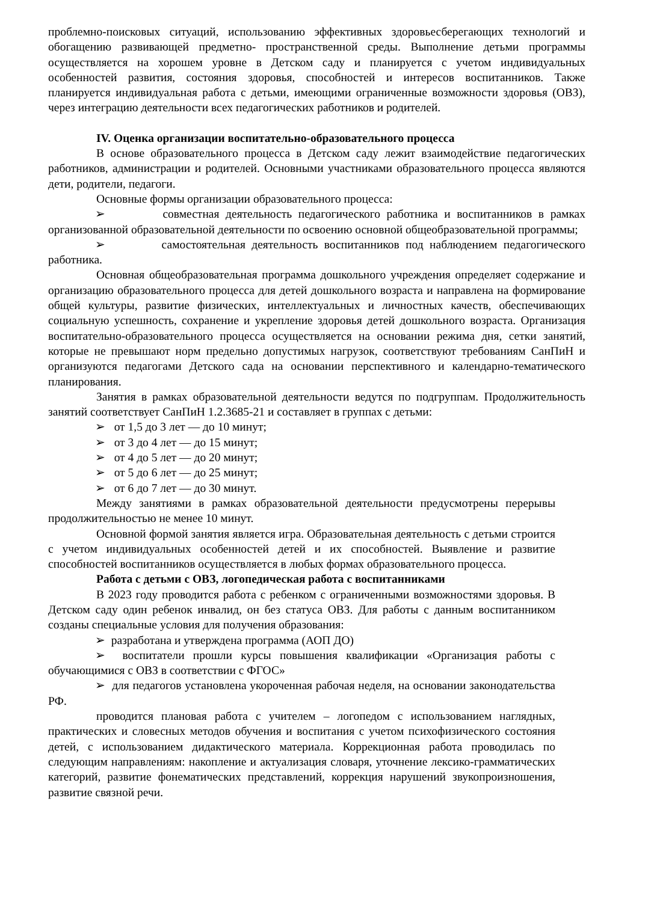проблемно-поисковых ситуаций, использованию эффективных здоровьесберегающих технологий и обогащению развивающей предметно- пространственной среды. Выполнение детьми программы осуществляется на хорошем уровне в Детском саду и планируется с учетом индивидуальных особенностей развития, состояния здоровья, способностей и интересов воспитанников. Также планируется индивидуальная работа с детьми, имеющими ограниченные возможности здоровья (ОВЗ), через интеграцию деятельности всех педагогических работников и родителей.
IV. Оценка организации воспитательно-образовательного процесса
В основе образовательного процесса в Детском саду лежит взаимодействие педагогических работников, администрации и родителей. Основными участниками образовательного процесса являются дети, родители, педагоги.
Основные формы организации образовательного процесса:
➢ совместная деятельность педагогического работника и воспитанников в рамках организованной образовательной деятельности по освоению основной общеобразовательной программы;
➢ самостоятельная деятельность воспитанников под наблюдением педагогического работника.
Основная общеобразовательная программа дошкольного учреждения определяет содержание и организацию образовательного процесса для детей дошкольного возраста и направлена на формирование общей культуры, развитие физических, интеллектуальных и личностных качеств, обеспечивающих социальную успешность, сохранение и укрепление здоровья детей дошкольного возраста. Организация воспитательно-образовательного процесса осуществляется на основании режима дня, сетки занятий, которые не превышают норм предельно допустимых нагрузок, соответствуют требованиям СанПиН и организуются педагогами Детского сада на основании перспективного и календарно-тематического планирования.
Занятия в рамках образовательной деятельности ведутся по подгруппам. Продолжительность занятий соответствует СанПиН 1.2.3685-21 и составляет в группах с детьми:
➢ от 1,5 до 3 лет — до 10 минут;
➢ от 3 до 4 лет — до 15 минут;
➢ от 4 до 5 лет — до 20 минут;
➢ от 5 до 6 лет — до 25 минут;
➢ от 6 до 7 лет — до 30 минут.
Между занятиями в рамках образовательной деятельности предусмотрены перерывы продолжительностью не менее 10 минут.
Основной формой занятия является игра. Образовательная деятельность с детьми строится с учетом индивидуальных особенностей детей и их способностей. Выявление и развитие способностей воспитанников осуществляется в любых формах образовательного процесса.
Работа с детьми с ОВЗ, логопедическая работа с воспитанниками
В 2023 году проводится работа с ребенком с ограниченными возможностями здоровья. В Детском саду один ребенок инвалид, он без статуса ОВЗ. Для работы с данным воспитанником созданы специальные условия для получения образования:
➢ разработана и утверждена программа (АОП ДО)
➢ воспитатели прошли курсы повышения квалификации «Организация работы с обучающимися с ОВЗ в соответствии с ФГОС»
➢ для педагогов установлена укороченная рабочая неделя, на основании законодательства РФ.
проводится плановая работа с учителем – логопедом с использованием наглядных, практических и словесных методов обучения и воспитания с учетом психофизического состояния детей, с использованием дидактического материала. Коррекционная работа проводилась по следующим направлениям: накопление и актуализация словаря, уточнение лексико-грамматических категорий, развитие фонематических представлений, коррекция нарушений звукопроизношения, развитие связной речи.